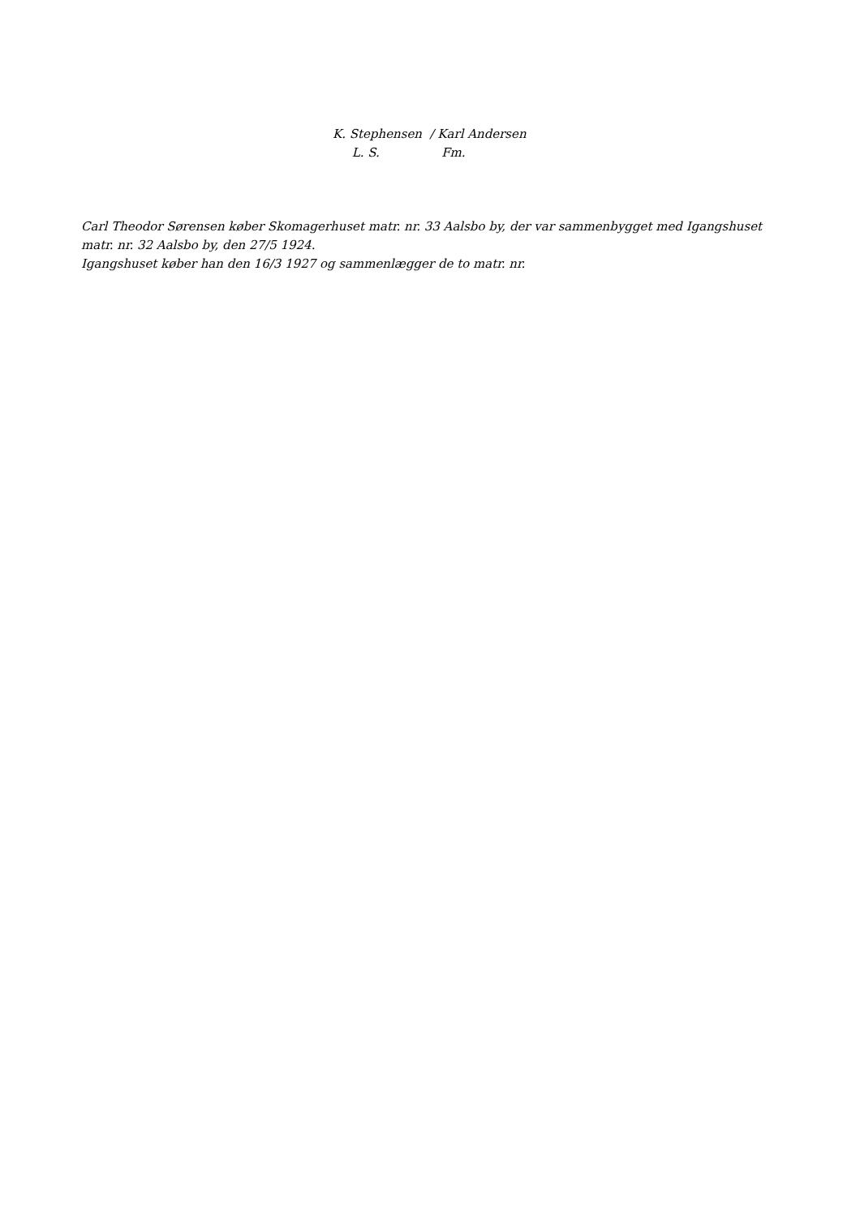K. Stephensen / Karl Andersen
L. S. Fm.
Carl Theodor Sørensen køber Skomagerhuset matr. nr. 33 Aalsbo by, der var sammenbygget med Igangshuset matr. nr. 32 Aalsbo by, den 27/5 1924.
Igangshuset køber han den 16/3 1927 og sammenlægger de to matr. nr.